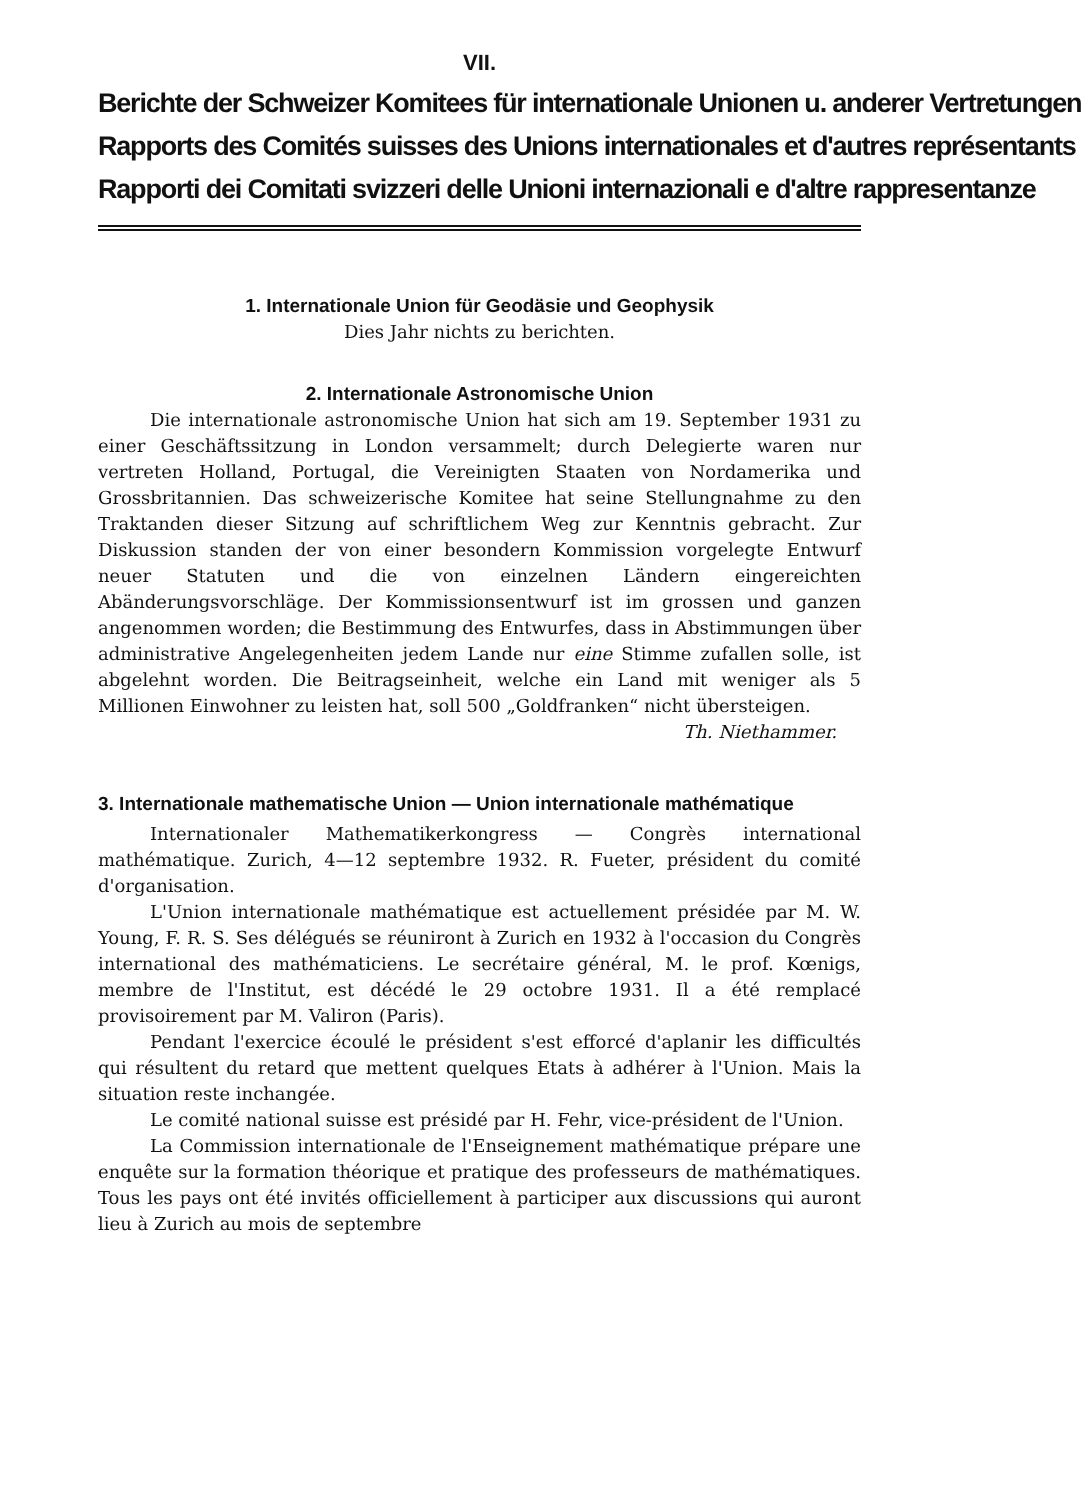VII.
Berichte der Schweizer Komitees für internationale Unionen u. anderer Vertretungen
Rapports des Comités suisses des Unions internationales et d'autres représentants
Rapporti dei Comitati svizzeri delle Unioni internazionali e d'altre rappresentanze
1. Internationale Union für Geodäsie und Geophysik
Dies Jahr nichts zu berichten.
2. Internationale Astronomische Union
Die internationale astronomische Union hat sich am 19. September 1931 zu einer Geschäftssitzung in London versammelt; durch Delegierte waren nur vertreten Holland, Portugal, die Vereinigten Staaten von Nordamerika und Grossbritannien. Das schweizerische Komitee hat seine Stellungnahme zu den Traktanden dieser Sitzung auf schriftlichem Weg zur Kenntnis gebracht. Zur Diskussion standen der von einer besondern Kommission vorgelegte Entwurf neuer Statuten und die von einzelnen Ländern eingereichten Abänderungsvorschläge. Der Kommissionsentwurf ist im grossen und ganzen angenommen worden; die Bestimmung des Entwurfes, dass in Abstimmungen über administrative Angelegenheiten jedem Lande nur eine Stimme zufallen solle, ist abgelehnt worden. Die Beitragseinheit, welche ein Land mit weniger als 5 Millionen Einwohner zu leisten hat, soll 500 „Goldfranken“ nicht übersteigen.
Th. Niethammer.
3. Internationale mathematische Union — Union internationale mathématique
Internationaler Mathematikerkongress — Congrès international mathématique. Zurich, 4—12 septembre 1932. R. Fueter, président du comité d'organisation.
L'Union internationale mathématique est actuellement présidée par M. W. Young, F. R. S. Ses délégués se réuniront à Zurich en 1932 à l'occasion du Congrès international des mathématiciens. Le secrétaire général, M. le prof. Kœnigs, membre de l'Institut, est décédé le 29 octobre 1931. Il a été remplacé provisoirement par M. Valiron (Paris).
Pendant l'exercice écoulé le président s'est efforcé d'aplanir les difficultés qui résultent du retard que mettent quelques Etats à adhérer à l'Union. Mais la situation reste inchangée.
Le comité national suisse est présidé par H. Fehr, vice-président de l'Union.
La Commission internationale de l'Enseignement mathématique prépare une enquête sur la formation théorique et pratique des professeurs de mathématiques. Tous les pays ont été invités officiellement à participer aux discussions qui auront lieu à Zurich au mois de septembre